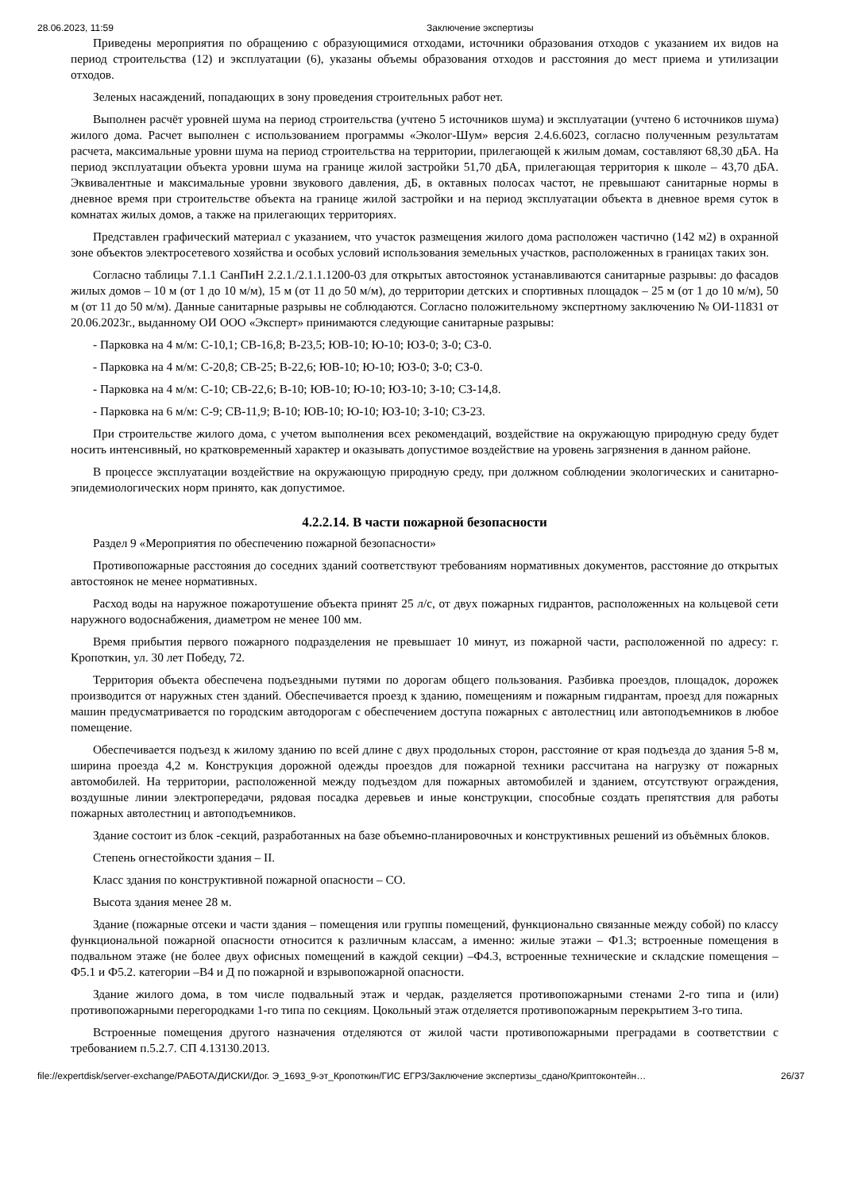28.06.2023, 11:59 Заключение экспертизы
Приведены мероприятия по обращению с образующимися отходами, источники образования отходов с указанием их видов на период строительства (12) и эксплуатации (6), указаны объемы образования отходов и расстояния до мест приема и утилизации отходов.
Зеленых насаждений, попадающих в зону проведения строительных работ нет.
Выполнен расчёт уровней шума на период строительства (учтено 5 источников шума) и эксплуатации (учтено 6 источников шума) жилого дома. Расчет выполнен с использованием программы «Эколог-Шум» версия 2.4.6.6023, согласно полученным результатам расчета, максимальные уровни шума на период строительства на территории, прилегающей к жилым домам, составляют 68,30 дБА. На период эксплуатации объекта уровни шума на границе жилой застройки 51,70 дБА, прилегающая территория к школе – 43,70 дБА. Эквивалентные и максимальные уровни звукового давления, дБ, в октавных полосах частот, не превышают санитарные нормы в дневное время при строительстве объекта на границе жилой застройки и на период эксплуатации объекта в дневное время суток в комнатах жилых домов, а также на прилегающих территориях.
Представлен графический материал с указанием, что участок размещения жилого дома расположен частично (142 м2) в охранной зоне объектов электросетевого хозяйства и особых условий использования земельных участков, расположенных в границах таких зон.
Согласно таблицы 7.1.1 СанПиН 2.2.1./2.1.1.1200-03 для открытых автостоянок устанавливаются санитарные разрывы: до фасадов жилых домов – 10 м (от 1 до 10 м/м), 15 м (от 11 до 50 м/м), до территории детских и спортивных площадок – 25 м (от 1 до 10 м/м), 50 м (от 11 до 50 м/м). Данные санитарные разрывы не соблюдаются. Согласно положительному экспертному заключению № ОИ-11831 от 20.06.2023г., выданному ОИ ООО «Эксперт» принимаются следующие санитарные разрывы:
- Парковка на 4 м/м: С-10,1; СВ-16,8; В-23,5; ЮВ-10; Ю-10; ЮЗ-0; З-0; СЗ-0.
- Парковка на 4 м/м: С-20,8; СВ-25; В-22,6; ЮВ-10; Ю-10; ЮЗ-0; З-0; СЗ-0.
- Парковка на 4 м/м: С-10; СВ-22,6; В-10; ЮВ-10; Ю-10; ЮЗ-10; З-10; СЗ-14,8.
- Парковка на 6 м/м: С-9; СВ-11,9; В-10; ЮВ-10; Ю-10; ЮЗ-10; З-10; СЗ-23.
При строительстве жилого дома, с учетом выполнения всех рекомендаций, воздействие на окружающую природную среду будет носить интенсивный, но кратковременный характер и оказывать допустимое воздействие на уровень загрязнения в данном районе.
В процессе эксплуатации воздействие на окружающую природную среду, при должном соблюдении экологических и санитарно-эпидемиологических норм принято, как допустимое.
4.2.2.14. В части пожарной безопасности
Раздел 9 «Мероприятия по обеспечению пожарной безопасности»
Противопожарные расстояния до соседних зданий соответствуют требованиям нормативных документов, расстояние до открытых автостоянок не менее нормативных.
Расход воды на наружное пожаротушение объекта принят 25 л/с, от двух пожарных гидрантов, расположенных на кольцевой сети наружного водоснабжения, диаметром не менее 100 мм.
Время прибытия первого пожарного подразделения не превышает 10 минут, из пожарной части, расположенной по адресу: г. Кропоткин, ул. 30 лет Победу, 72.
Территория объекта обеспечена подъездными путями по дорогам общего пользования. Разбивка проездов, площадок, дорожек производится от наружных стен зданий. Обеспечивается проезд к зданию, помещениям и пожарным гидрантам, проезд для пожарных машин предусматривается по городским автодорогам с обеспечением доступа пожарных с автолестниц или автоподъемников в любое помещение.
Обеспечивается подъезд к жилому зданию по всей длине с двух продольных сторон, расстояние от края подъезда до здания 5-8 м, ширина проезда 4,2 м. Конструкция дорожной одежды проездов для пожарной техники рассчитана на нагрузку от пожарных автомобилей. На территории, расположенной между подъездом для пожарных автомобилей и зданием, отсутствуют ограждения, воздушные линии электропередачи, рядовая посадка деревьев и иные конструкции, способные создать препятствия для работы пожарных автолестниц и автоподъемников.
Здание состоит из блок -секций, разработанных на базе объемно-планировочных и конструктивных решений из объёмных блоков.
Степень огнестойкости здания – II.
Класс здания по конструктивной пожарной опасности – СО.
Высота здания менее 28 м.
Здание (пожарные отсеки и части здания – помещения или группы помещений, функционально связанные между собой) по классу функциональной пожарной опасности относится к различным классам, а именно: жилые этажи – Ф1.3; встроенные помещения в подвальном этаже (не более двух офисных помещений в каждой секции) –Ф4.3, встроенные технические и складские помещения – Ф5.1 и Ф5.2. категории –В4 и Д по пожарной и взрывопожарной опасности.
Здание жилого дома, в том числе подвальный этаж и чердак, разделяется противопожарными стенами 2-го типа и (или) противопожарными перегородками 1-го типа по секциям. Цокольный этаж отделяется противопожарным перекрытием 3-го типа.
Встроенные помещения другого назначения отделяются от жилой части противопожарными преградами в соответствии с требованием п.5.2.7. СП 4.13130.2013.
file://expertdisk/server-exchange/РАБОТА/ДИСКИ/Дог. Э_1693_9-эт_Кропоткин/ГИС ЕГРЗ/Заключение экспертизы_сдано/Криптоконтейн… 26/37